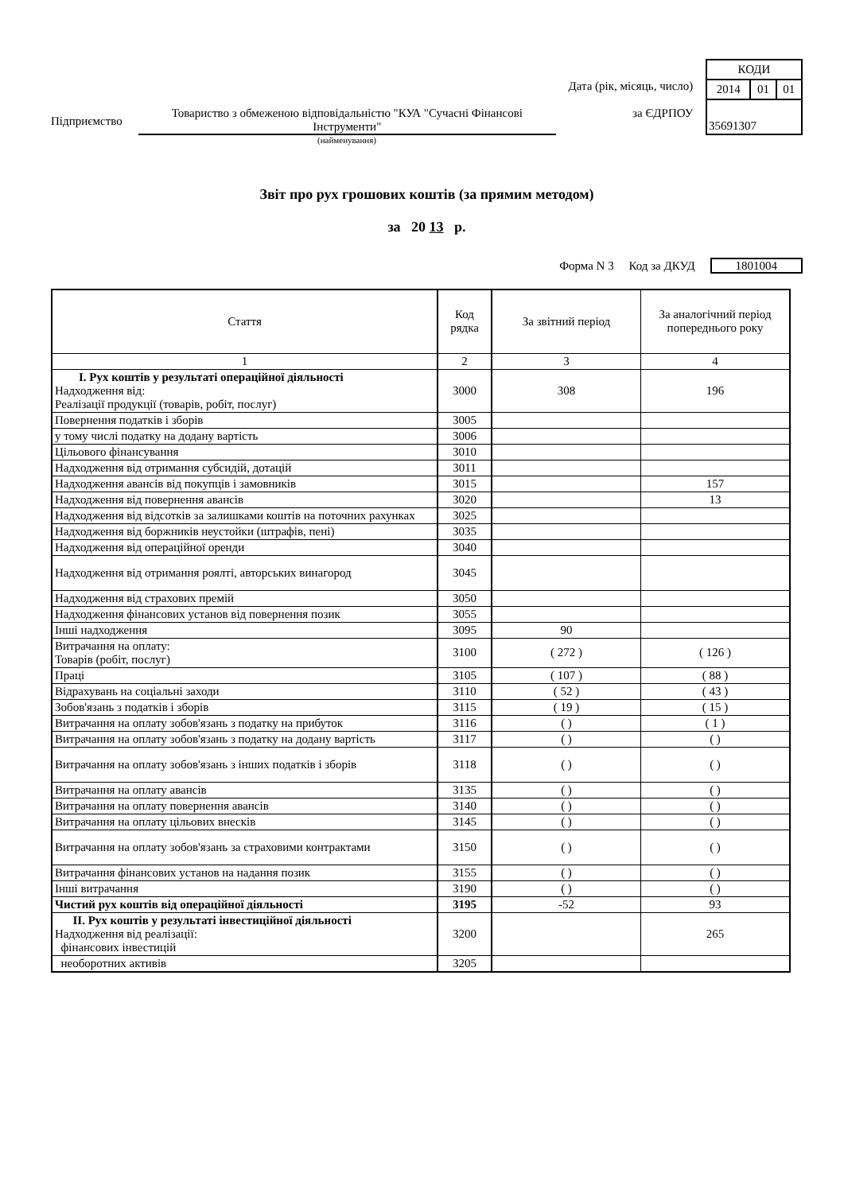Підприємство
Товариство з обмеженою відповідальністю "КУА "Сучасні Фінансові Інструменти"
Дата (рік, місяць, число)
за ЄДРПОУ
| КОДИ | | |
| 2014 | 01 | 01 |
| 35691307 | | |
(найменування)
Звіт про рух грошових коштів (за прямим методом)
за 20 13 р.
Форма N 3 Код за ДКУД 1801004
| Стаття | Код рядка | За звітний період | За аналогічний період попереднього року |
| --- | --- | --- | --- |
| 1 | 2 | 3 | 4 |
| I. Рух коштів у результаті операційної діяльності Надходження від: Реалізації продукції (товарів, робіт, послуг) | 3000 | 308 | 196 |
| Повернення податків і зборів | 3005 | | |
| у тому числі податку на додану вартість | 3006 | | |
| Цільового фінансування | 3010 | | |
| Надходження від отримання субсидій, дотацій | 3011 | | |
| Надходження авансів від покупців і замовників | 3015 | | 157 |
| Надходження від повернення авансів | 3020 | | 13 |
| Надходження від відсотків за залишками коштів на поточних рахунках | 3025 | | |
| Надходження від боржників неустойки (штрафів, пені) | 3035 | | |
| Надходження від операційної оренди | 3040 | | |
| Надходження від отримання роялті, авторських винагород | 3045 | | |
| Надходження від страхових премій | 3050 | | |
| Надходження фінансових установ від повернення позик | 3055 | | |
| Інші надходження | 3095 | 90 | |
| Витрачання на оплату: Товарів (робіт, послуг) | 3100 | ( 272 ) | ( 126 ) |
| Праці | 3105 | ( 107 ) | ( 88 ) |
| Відрахувань на соціальні заходи | 3110 | ( 52 ) | ( 43 ) |
| Зобов'язань з податків і зборів | 3115 | ( 19 ) | ( 15 ) |
| Витрачання на оплату зобов'язань з податку на прибуток | 3116 | ( ) | ( 1 ) |
| Витрачання на оплату зобов'язань з податку на додану вартість | 3117 | ( ) | ( ) |
| Витрачання на оплату зобов'язань з інших податків і зборів | 3118 | ( ) | ( ) |
| Витрачання на оплату авансів | 3135 | ( ) | ( ) |
| Витрачання на оплату повернення авансів | 3140 | ( ) | ( ) |
| Витрачання на оплату цільових внесків | 3145 | ( ) | ( ) |
| Витрачання на оплату зобов'язань за страховими контрактами | 3150 | ( ) | ( ) |
| Витрачання фінансових установ на надання позик | 3155 | ( ) | ( ) |
| Інші витрачання | 3190 | ( ) | ( ) |
| Чистий рух коштів від операційної діяльності | 3195 | -52 | 93 |
| II. Рух коштів у результаті інвестиційної діяльності Надходження від реалізації: фінансових інвестицій | 3200 | | 265 |
| необоротних активів | 3205 | | |